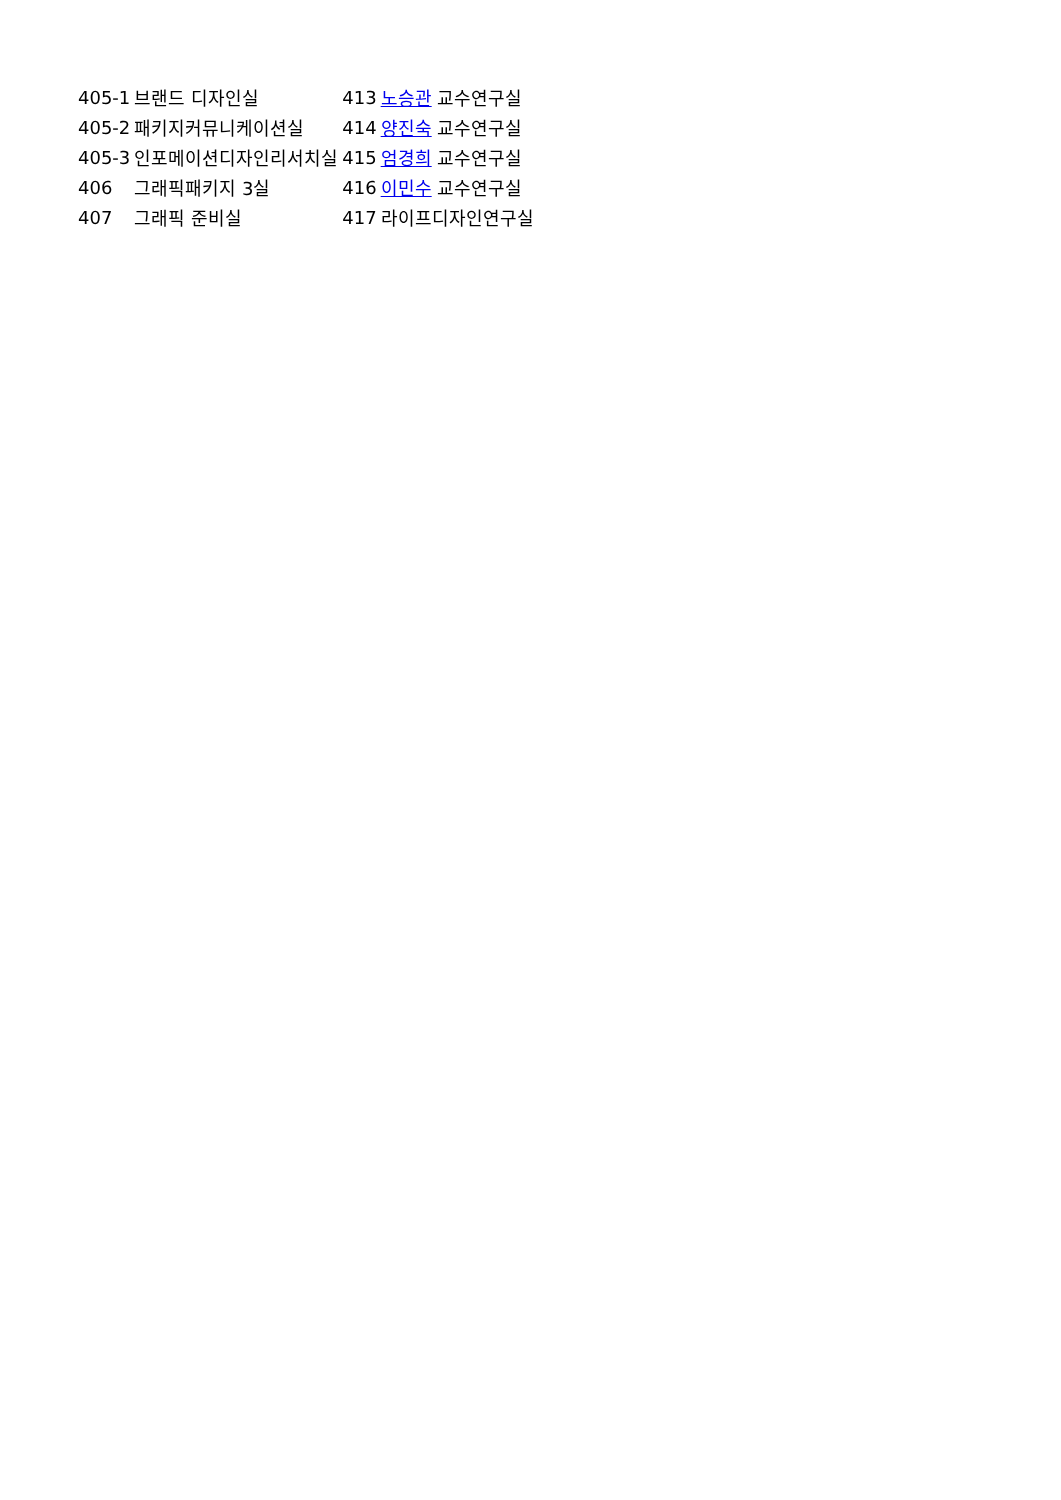| 405-1 | 브랜드 디자인실 | 413 | 노승관 교수연구실 |
| 405-2 | 패키지커뮤니케이션실 | 414 | 양진숙 교수연구실 |
| 405-3 | 인포메이션디자인리서치실 | 415 | 엄경희 교수연구실 |
| 406 | 그래픽패키지 3실 | 416 | 이민수 교수연구실 |
| 407 | 그래픽 준비실 | 417 | 라이프디자인연구실 |